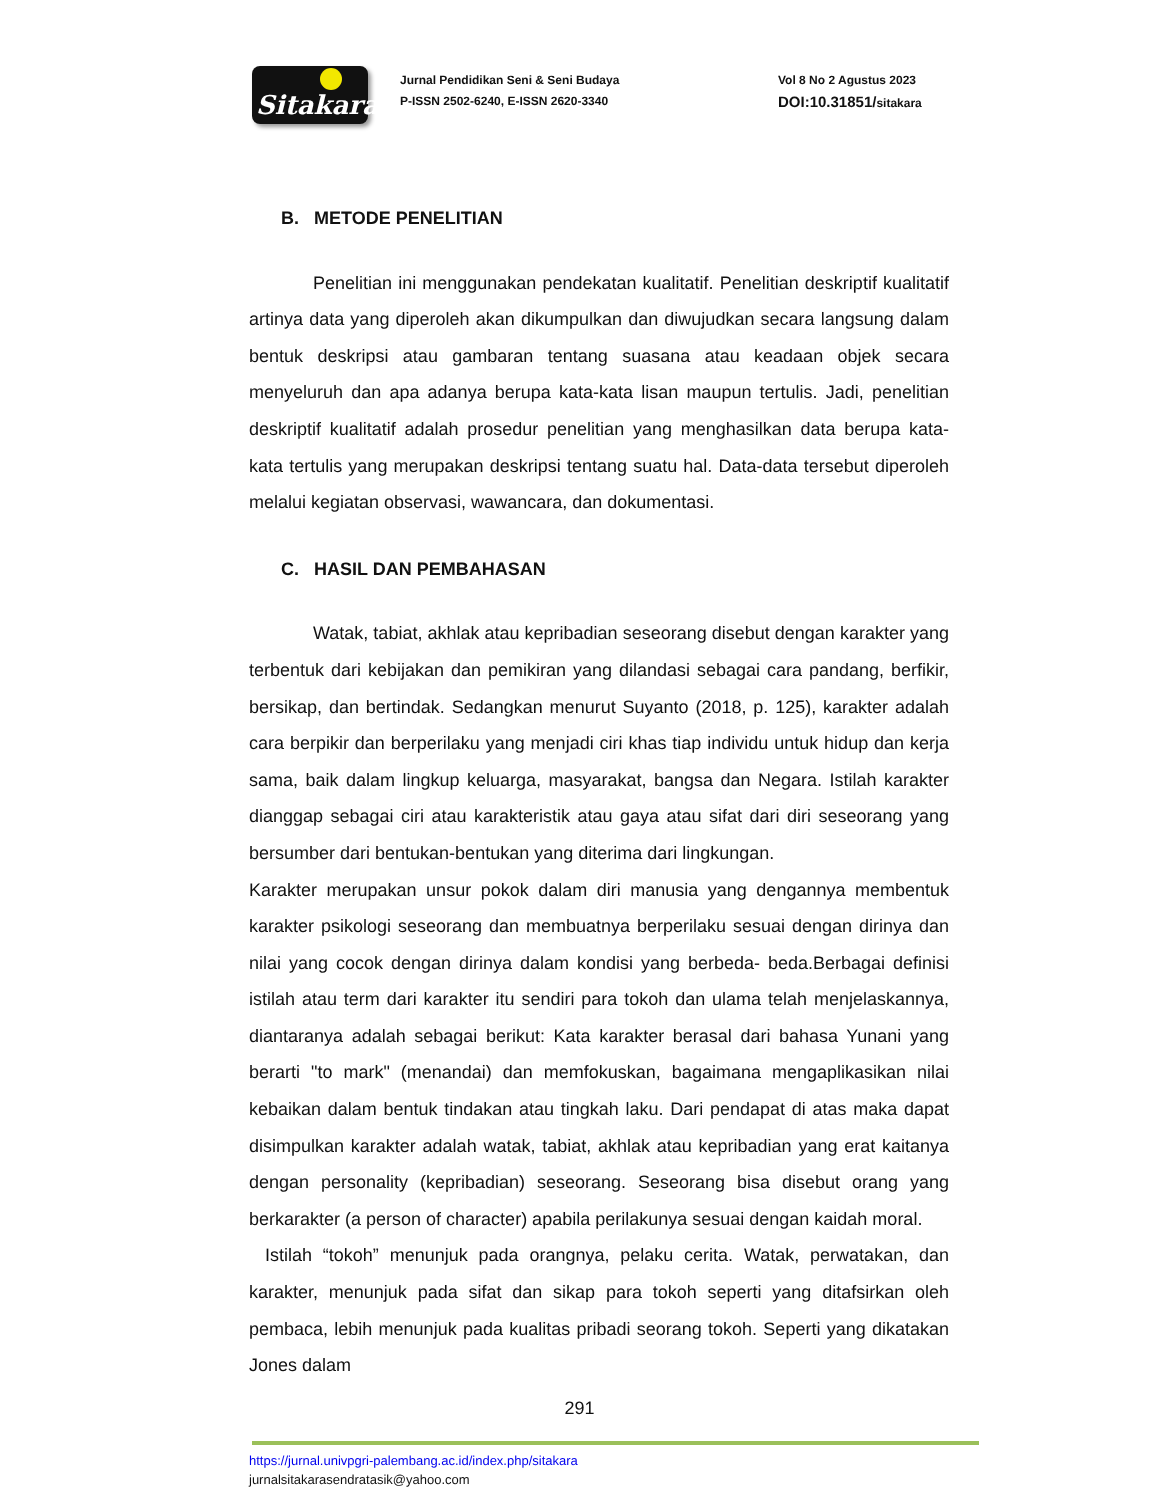Sitakara
Jurnal Pendidikan Seni & Seni Budaya
P-ISSN 2502-6240, E-ISSN 2620-3340
Vol 8 No 2 Agustus 2023
DOI:10.31851/sitakara
B. METODE PENELITIAN
Penelitian ini menggunakan pendekatan kualitatif. Penelitian deskriptif kualitatif artinya data yang diperoleh akan dikumpulkan dan diwujudkan secara langsung dalam bentuk deskripsi atau gambaran tentang suasana atau keadaan objek secara menyeluruh dan apa adanya berupa kata-kata lisan maupun tertulis. Jadi, penelitian deskriptif kualitatif adalah prosedur penelitian yang menghasilkan data berupa kata-kata tertulis yang merupakan deskripsi tentang suatu hal. Data-data tersebut diperoleh melalui kegiatan observasi, wawancara, dan dokumentasi.
C. HASIL DAN PEMBAHASAN
Watak, tabiat, akhlak atau kepribadian seseorang disebut dengan karakter yang terbentuk dari kebijakan dan pemikiran yang dilandasi sebagai cara pandang, berfikir, bersikap, dan bertindak. Sedangkan menurut Suyanto (2018, p. 125), karakter adalah cara berpikir dan berperilaku yang menjadi ciri khas tiap individu untuk hidup dan kerja sama, baik dalam lingkup keluarga, masyarakat, bangsa dan Negara. Istilah karakter dianggap sebagai ciri atau karakteristik atau gaya atau sifat dari diri seseorang yang bersumber dari bentukan-bentukan yang diterima dari lingkungan.
Karakter merupakan unsur pokok dalam diri manusia yang dengannya membentuk karakter psikologi seseorang dan membuatnya berperilaku sesuai dengan dirinya dan nilai yang cocok dengan dirinya dalam kondisi yang berbeda- beda.Berbagai definisi istilah atau term dari karakter itu sendiri para tokoh dan ulama telah menjelaskannya, diantaranya adalah sebagai berikut: Kata karakter berasal dari bahasa Yunani yang berarti "to mark" (menandai) dan memfokuskan, bagaimana mengaplikasikan nilai kebaikan dalam bentuk tindakan atau tingkah laku. Dari pendapat di atas maka dapat disimpulkan karakter adalah watak, tabiat, akhlak atau kepribadian yang erat kaitanya dengan personality (kepribadian) seseorang. Seseorang bisa disebut orang yang berkarakter (a person of character) apabila perilakunya sesuai dengan kaidah moral.
Istilah “tokoh” menunjuk pada orangnya, pelaku cerita. Watak, perwatakan, dan karakter, menunjuk pada sifat dan sikap para tokoh seperti yang ditafsirkan oleh pembaca, lebih menunjuk pada kualitas pribadi seorang tokoh. Seperti yang dikatakan Jones dalam
291
https://jurnal.univpgri-palembang.ac.id/index.php/sitakara
jurnalsitakarasendratasik@yahoo.com